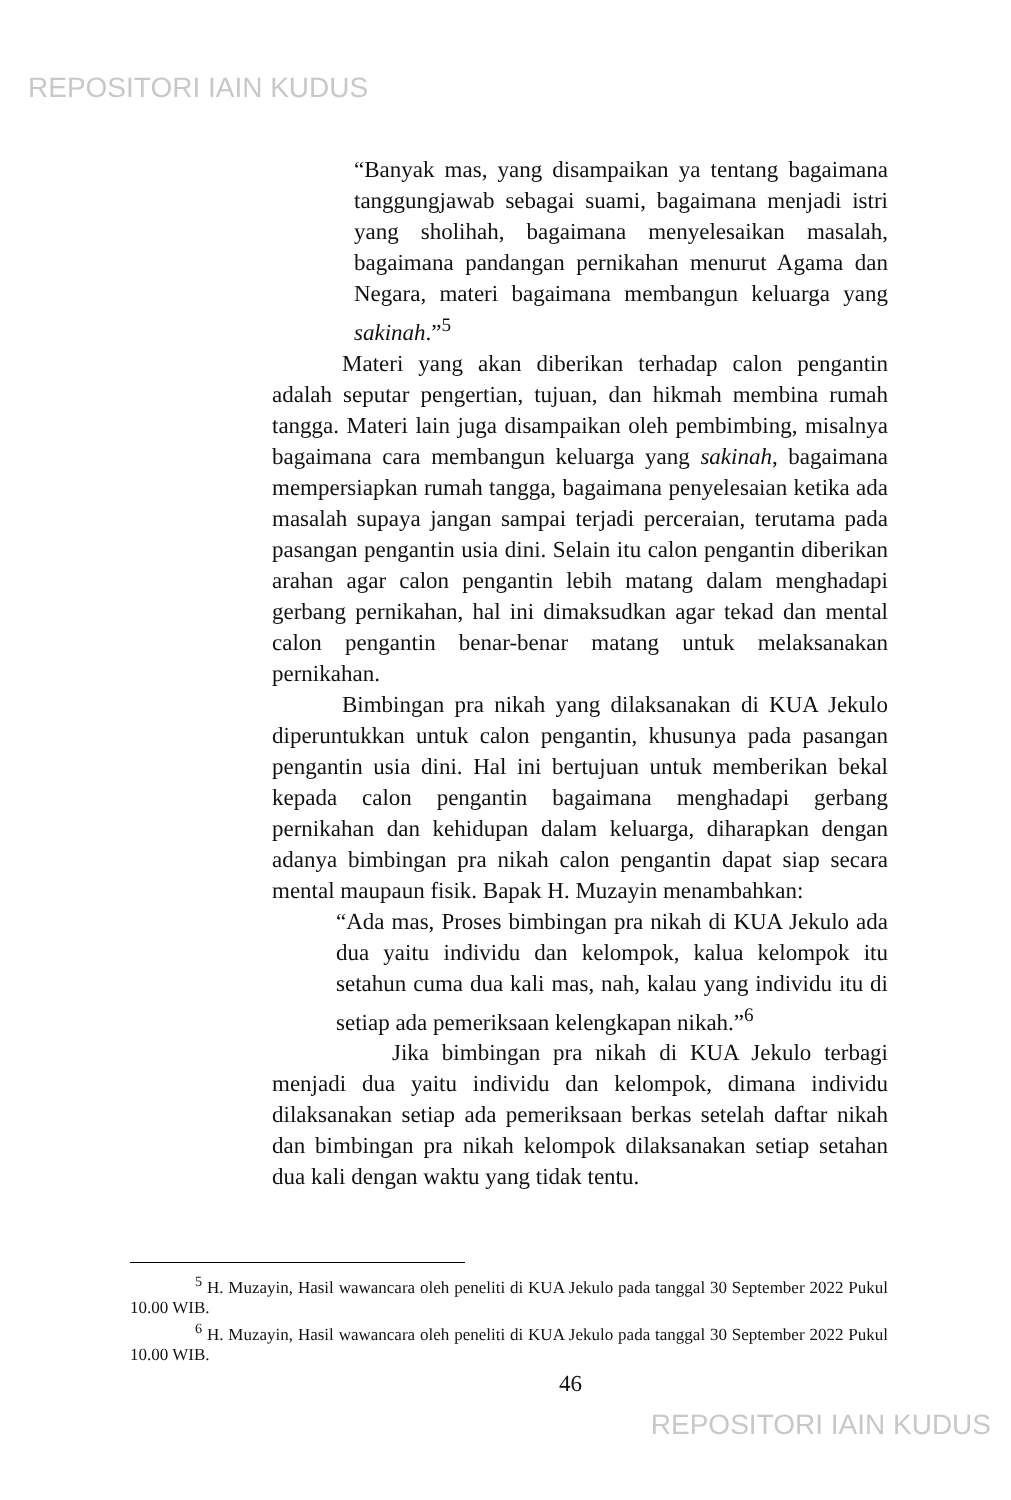REPOSITORI IAIN KUDUS
“Banyak mas, yang disampaikan ya tentang bagaimana tanggungjawab sebagai suami, bagaimana menjadi istri yang sholihah, bagaimana menyelesaikan masalah, bagaimana pandangan pernikahan menurut Agama dan Negara, materi bagaimana membangun keluarga yang sakinah.”<sup>5</sup>
Materi yang akan diberikan terhadap calon pengantin adalah seputar pengertian, tujuan, dan hikmah membina rumah tangga. Materi lain juga disampaikan oleh pembimbing, misalnya bagaimana cara membangun keluarga yang sakinah, bagaimana mempersiapkan rumah tangga, bagaimana penyelesaian ketika ada masalah supaya jangan sampai terjadi perceraian, terutama pada pasangan pengantin usia dini. Selain itu calon pengantin diberikan arahan agar calon pengantin lebih matang dalam menghadapi gerbang pernikahan, hal ini dimaksudkan agar tekad dan mental calon pengantin benar-benar matang untuk melaksanakan pernikahan.
Bimbingan pra nikah yang dilaksanakan di KUA Jekulo diperuntukkan untuk calon pengantin, khusunya pada pasangan pengantin usia dini. Hal ini bertujuan untuk memberikan bekal kepada calon pengantin bagaimana menghadapi gerbang pernikahan dan kehidupan dalam keluarga, diharapkan dengan adanya bimbingan pra nikah calon pengantin dapat siap secara mental maupaun fisik. Bapak H. Muzayin menambahkan:
“Ada mas, Proses bimbingan pra nikah di KUA Jekulo ada dua yaitu individu dan kelompok, kalua kelompok itu setahun cuma dua kali mas, nah, kalau yang individu itu di setiap ada pemeriksaan kelengkapan nikah.”<sup>6</sup>
Jika bimbingan pra nikah di KUA Jekulo terbagi menjadi dua yaitu individu dan kelompok, dimana individu dilaksanakan setiap ada pemeriksaan berkas setelah daftar nikah dan bimbingan pra nikah kelompok dilaksanakan setiap setahan dua kali dengan waktu yang tidak tentu.
<sup>5</sup> H. Muzayin, Hasil wawancara oleh peneliti di KUA Jekulo pada tanggal 30 September 2022 Pukul 10.00 WIB.
<sup>6</sup> H. Muzayin, Hasil wawancara oleh peneliti di KUA Jekulo pada tanggal 30 September 2022 Pukul 10.00 WIB.
46
REPOSITORI IAIN KUDUS